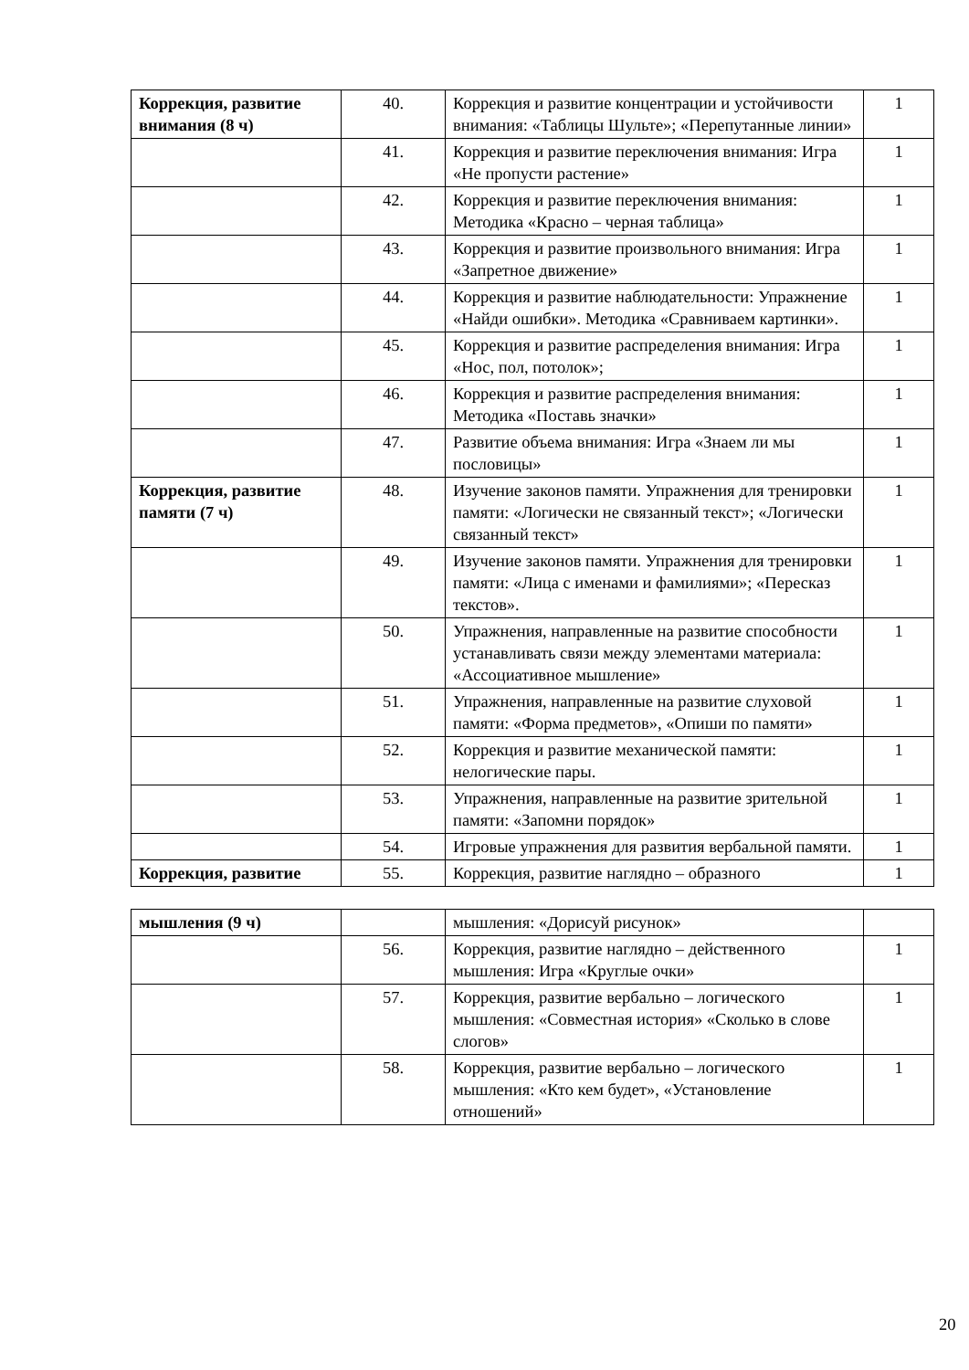| Коррекция, развитие внимания (8 ч) | 40. | Коррекция и развитие концентрации и устойчивости внимания: «Таблицы Шульте»; «Перепутанные линии» | 1 |
| | 41. | Коррекция и развитие переключения внимания: Игра «Не пропусти растение» | 1 |
| | 42. | Коррекция и развитие переключения внимания: Методика «Красно – черная таблица» | 1 |
| | 43. | Коррекция и развитие произвольного внимания: Игра «Запретное движение» | 1 |
| | 44. | Коррекция и развитие наблюдательности: Упражнение «Найди ошибки». Методика «Сравниваем картинки». | 1 |
| | 45. | Коррекция и развитие распределения внимания: Игра «Нос, пол, потолок»; | 1 |
| | 46. | Коррекция и развитие распределения внимания: Методика «Поставь значки» | 1 |
| | 47. | Развитие объема внимания: Игра «Знаем ли мы пословицы» | 1 |
| Коррекция, развитие памяти (7 ч) | 48. | Изучение законов памяти. Упражнения для тренировки памяти: «Логически не связанный текст»; «Логически связанный текст» | 1 |
| | 49. | Изучение законов памяти. Упражнения для тренировки памяти: «Лица с именами и фамилиями»; «Пересказ текстов». | 1 |
| | 50. | Упражнения, направленные на развитие способности устанавливать связи между элементами материала: «Ассоциативное мышление» | 1 |
| | 51. | Упражнения, направленные на развитие слуховой памяти: «Форма предметов», «Опиши по памяти» | 1 |
| | 52. | Коррекция и развитие механической памяти: нелогические пары. | 1 |
| | 53. | Упражнения, направленные на развитие зрительной памяти: «Запомни порядок» | 1 |
| | 54. | Игровые упражнения для развития вербальной памяти. | 1 |
| Коррекция, развитие | 55. | Коррекция, развитие наглядно – образного | 1 |
| мышления (9 ч) | | мышления: «Дорисуй рисунок» | |
| | 56. | Коррекция, развитие наглядно – действенного мышления: Игра «Круглые очки» | 1 |
| | 57. | Коррекция, развитие вербально – логического мышления: «Совместная история» «Сколько в слове слогов» | 1 |
| | 58. | Коррекция, развитие вербально – логического мышления: «Кто кем будет», «Установление отношений» | 1 |
20